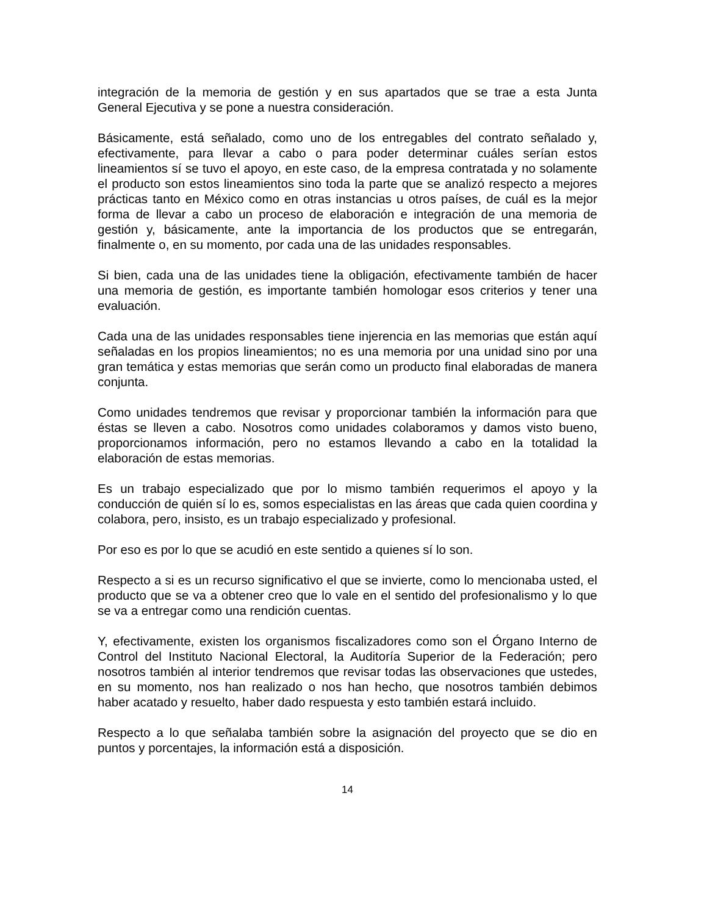integración de la memoria de gestión y en sus apartados que se trae a esta Junta General Ejecutiva y se pone a nuestra consideración.
Básicamente, está señalado, como uno de los entregables del contrato señalado y, efectivamente, para llevar a cabo o para poder determinar cuáles serían estos lineamientos sí se tuvo el apoyo, en este caso, de la empresa contratada y no solamente el producto son estos lineamientos sino toda la parte que se analizó respecto a mejores prácticas tanto en México como en otras instancias u otros países, de cuál es la mejor forma de llevar a cabo un proceso de elaboración e integración de una memoria de gestión y, básicamente, ante la importancia de los productos que se entregarán, finalmente o, en su momento, por cada una de las unidades responsables.
Si bien, cada una de las unidades tiene la obligación, efectivamente también de hacer una memoria de gestión, es importante también homologar esos criterios y tener una evaluación.
Cada una de las unidades responsables tiene injerencia en las memorias que están aquí señaladas en los propios lineamientos; no es una memoria por una unidad sino por una gran temática y estas memorias que serán como un producto final elaboradas de manera conjunta.
Como unidades tendremos que revisar y proporcionar también la información para que éstas se lleven a cabo. Nosotros como unidades colaboramos y damos visto bueno, proporcionamos información, pero no estamos llevando a cabo en la totalidad la elaboración de estas memorias.
Es un trabajo especializado que por lo mismo también requerimos el apoyo y la conducción de quién sí lo es, somos especialistas en las áreas que cada quien coordina y colabora, pero, insisto, es un trabajo especializado y profesional.
Por eso es por lo que se acudió en este sentido a quienes sí lo son.
Respecto a si es un recurso significativo el que se invierte, como lo mencionaba usted, el producto que se va a obtener creo que lo vale en el sentido del profesionalismo y lo que se va a entregar como una rendición cuentas.
Y, efectivamente, existen los organismos fiscalizadores como son el Órgano Interno de Control del Instituto Nacional Electoral, la Auditoría Superior de la Federación; pero nosotros también al interior tendremos que revisar todas las observaciones que ustedes, en su momento, nos han realizado o nos han hecho, que nosotros también debimos haber acatado y resuelto, haber dado respuesta y esto también estará incluido.
Respecto a lo que señalaba también sobre la asignación del proyecto que se dio en puntos y porcentajes, la información está a disposición.
14